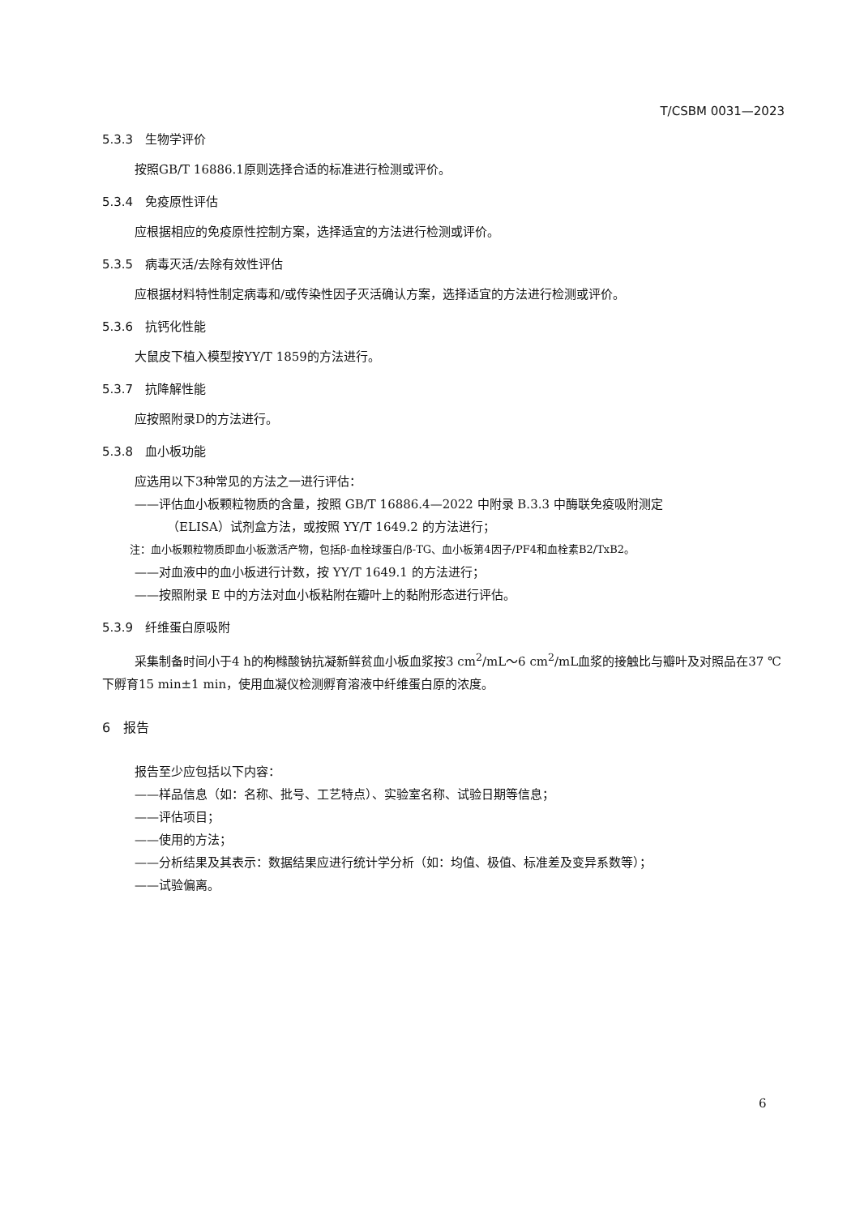T/CSBM 0031—2023
5.3.3　生物学评价
按照GB/T 16886.1原则选择合适的标准进行检测或评价。
5.3.4　免疫原性评估
应根据相应的免疫原性控制方案，选择适宜的方法进行检测或评价。
5.3.5　病毒灭活/去除有效性评估
应根据材料特性制定病毒和/或传染性因子灭活确认方案，选择适宜的方法进行检测或评价。
5.3.6　抗钙化性能
大鼠皮下植入模型按YY/T 1859的方法进行。
5.3.7　抗降解性能
应按照附录D的方法进行。
5.3.8　血小板功能
应选用以下3种常见的方法之一进行评估：
——评估血小板颗粒物质的含量，按照 GB/T 16886.4—2022 中附录 B.3.3 中酶联免疫吸附测定
（ELISA）试剂盒方法，或按照 YY/T 1649.2 的方法进行；
注：血小板颗粒物质即血小板激活产物，包括β-血栓球蛋白/β-TG、血小板第4因子/PF4和血栓素B2/TxB2。
——对血液中的血小板进行计数，按 YY/T 1649.1 的方法进行；
——按照附录 E 中的方法对血小板粘附在瓣叶上的黏附形态进行评估。
5.3.9　纤维蛋白原吸附
采集制备时间小于4 h的枸橼酸钠抗凝新鲜贫血小板血浆按3 cm<sup>2</sup>/mL～6 cm<sup>2</sup>/mL血浆的接触比与瓣叶及对照品在37 ℃下孵育15 min±1 min，使用血凝仪检测孵育溶液中纤维蛋白原的浓度。
6　报告
报告至少应包括以下内容：
——样品信息（如：名称、批号、工艺特点）、实验室名称、试验日期等信息；
——评估项目；
——使用的方法；
——分析结果及其表示：数据结果应进行统计学分析（如：均值、极值、标准差及变异系数等）；
——试验偏离。
6